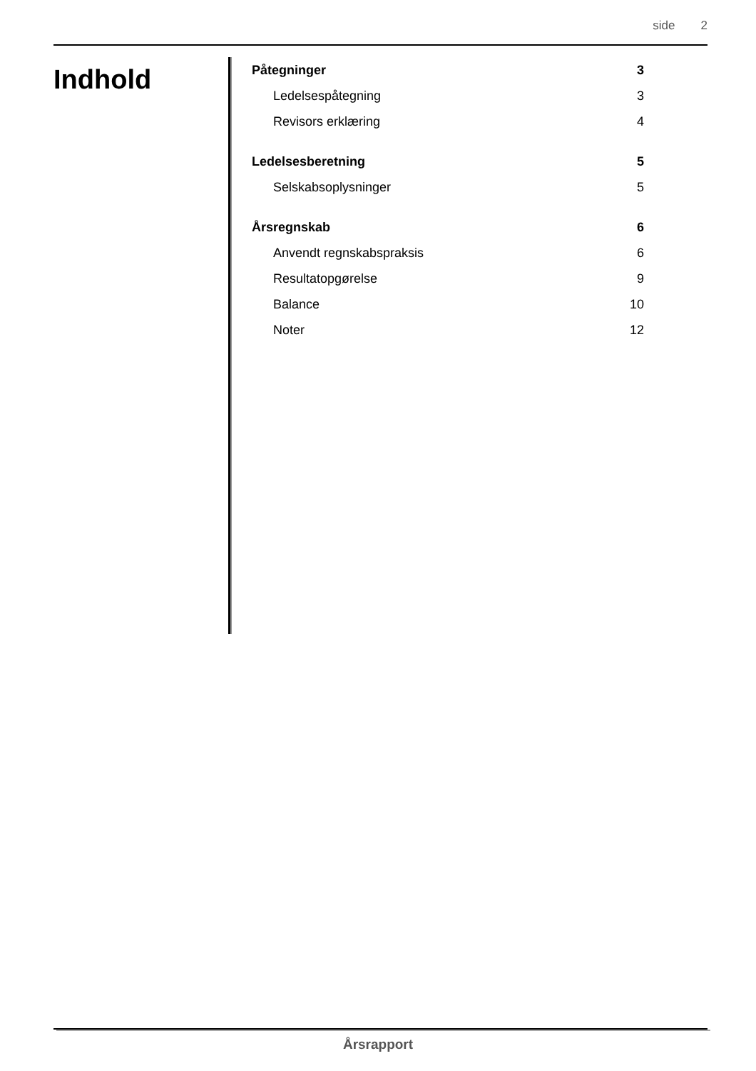side 2
Indhold
Påtegninger 3
Ledelsespåtegning 3
Revisors erklæring 4
Ledelsesberetning 5
Selskabsoplysninger 5
Årsregnskab 6
Anvendt regnskabspraksis 6
Resultatopgørelse 9
Balance 10
Noter 12
Årsrapport